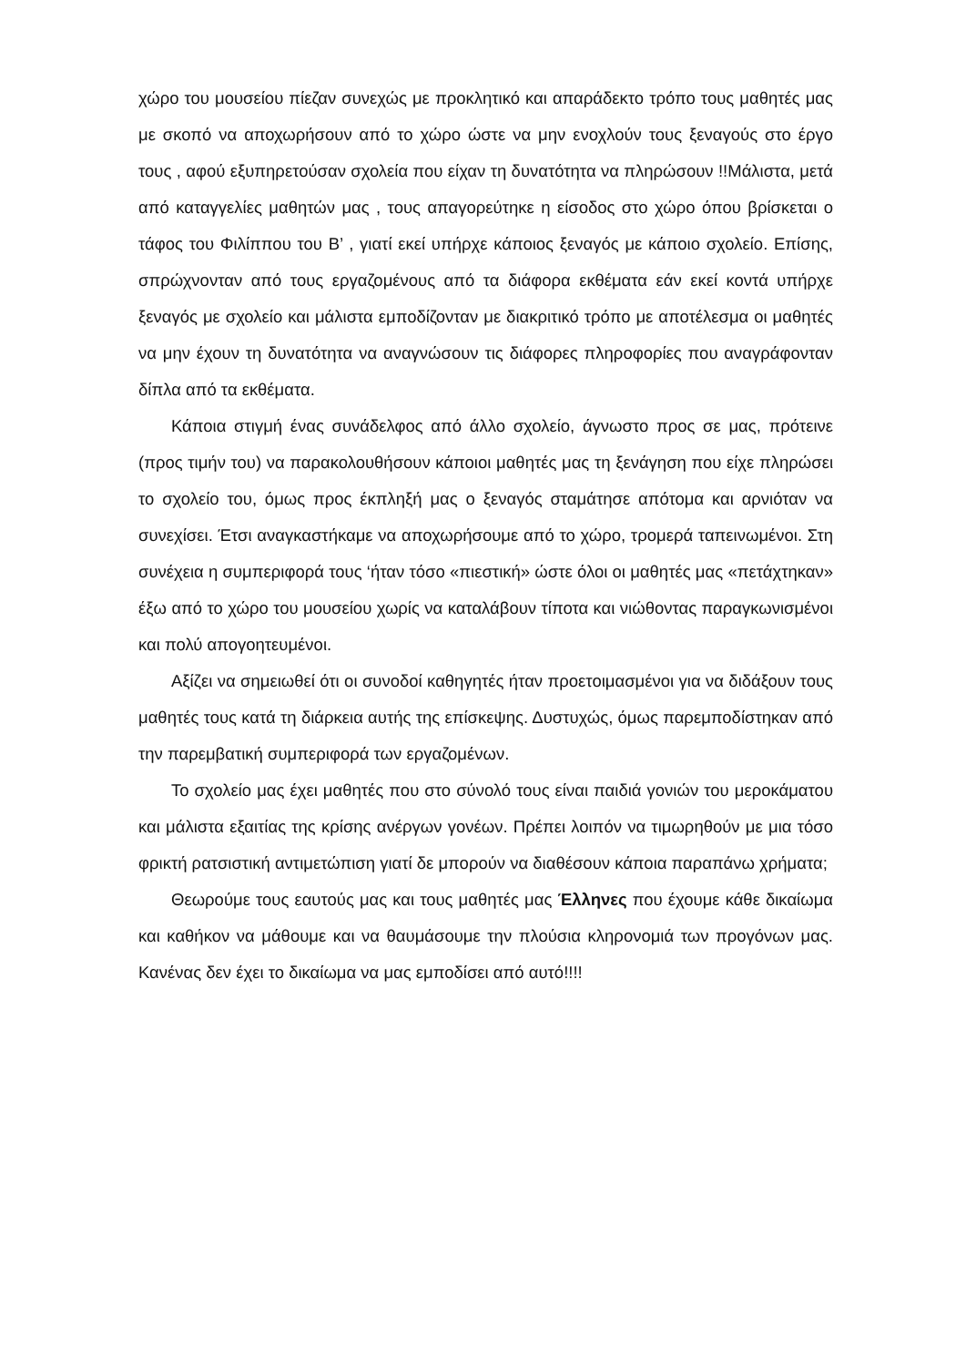χώρο του μουσείου πίεζαν συνεχώς με προκλητικό και απαράδεκτο τρόπο τους μαθητές μας με σκοπό να αποχωρήσουν από το χώρο ώστε να μην ενοχλούν τους ξεναγούς στο έργο τους , αφού εξυπηρετούσαν σχολεία που είχαν τη δυνατότητα να πληρώσουν !!Μάλιστα, μετά από καταγγελίες μαθητών μας , τους απαγορεύτηκε η είσοδος στο χώρο όπου βρίσκεται ο τάφος του Φιλίππου του Β’ , γιατί εκεί υπήρχε κάποιος ξεναγός με κάποιο σχολείο. Επίσης, σπρώχνονταν από τους εργαζομένους από τα διάφορα εκθέματα εάν εκεί κοντά υπήρχε ξεναγός με σχολείο και μάλιστα εμποδίζονταν με διακριτικό τρόπο με αποτέλεσμα οι μαθητές να μην έχουν τη δυνατότητα να αναγνώσουν τις διάφορες πληροφορίες που αναγράφονταν δίπλα από τα εκθέματα.
Κάποια στιγμή ένας συνάδελφος από άλλο σχολείο, άγνωστο προς σε μας, πρότεινε (προς τιμήν του) να παρακολουθήσουν κάποιοι μαθητές μας τη ξενάγηση που είχε πληρώσει το σχολείο του, όμως προς έκπληξή μας ο ξεναγός σταμάτησε απότομα και αρνιόταν να συνεχίσει. Έτσι αναγκαστήκαμε να αποχωρήσουμε από το χώρο, τρομερά ταπεινωμένοι. Στη συνέχεια η συμπεριφορά τους ‘ήταν τόσο «πιεστική» ώστε όλοι οι μαθητές μας «πετάχτηκαν» έξω από το χώρο του μουσείου χωρίς να καταλάβουν τίποτα και νιώθοντας παραγκωνισμένοι και πολύ απογοητευμένοι.
Αξίζει να σημειωθεί ότι οι συνοδοί καθηγητές ήταν προετοιμασμένοι για να διδάξουν τους μαθητές τους κατά τη διάρκεια αυτής της επίσκεψης. Δυστυχώς, όμως παρεμποδίστηκαν από την παρεμβατική συμπεριφορά των εργαζομένων.
Το σχολείο μας έχει μαθητές που στο σύνολό τους είναι παιδιά γονιών του μεροκάματου και μάλιστα εξαιτίας της κρίσης ανέργων γονέων. Πρέπει λοιπόν να τιμωρηθούν με μια τόσο φρικτή ρατσιστική αντιμετώπιση γιατί δε μπορούν να διαθέσουν κάποια παραπάνω χρήματα;
Θεωρούμε τους εαυτούς μας και τους μαθητές μας Έλληνες που έχουμε κάθε δικαίωμα και καθήκον να μάθουμε και να θαυμάσουμε την πλούσια κληρονομιά των προγόνων μας. Κανένας δεν έχει το δικαίωμα να μας εμποδίσει από αυτό!!!!